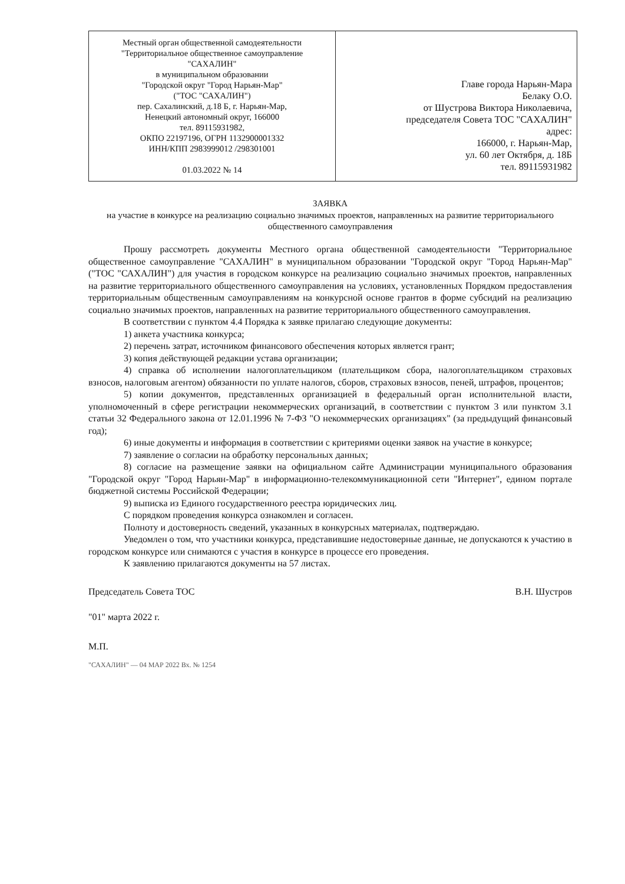| Местный орган общественной самодеятельности "Территориальное общественное самоуправление "САХАЛИН" в муниципальном образовании "Городской округ "Город Нарьян-Мар" ("ТОС "САХАЛИН") пер. Сахалинский, д.18 Б, г. Нарьян-Мар, Ненецкий автономный округ, 166000 тел. 89115931982, ОКПО 22197196, ОГРН 1132900001332 ИНН/КПП 2983999012 /298301001 01.03.2022 № 14 | Главе города Нарьян-Мара Белаку О.О. от Шустрова Виктора Николаевича, председателя Совета ТОС "САХАЛИН" адрес: 166000, г. Нарьян-Мар, ул. 60 лет Октября, д. 18Б тел. 89115931982 |
ЗАЯВКА
на участие в конкурсе на реализацию социально значимых проектов, направленных на развитие территориального общественного самоуправления
Прошу рассмотреть документы Местного органа общественной самодеятельности "Территориальное общественное самоуправление "САХАЛИН" в муниципальном образовании "Городской округ "Город Нарьян-Мар" ("ТОС "САХАЛИН") для участия в городском конкурсе на реализацию социально значимых проектов, направленных на развитие территориального общественного самоуправления на условиях, установленных Порядком предоставления территориальным общественным самоуправлениям на конкурсной основе грантов в форме субсидий на реализацию социально значимых проектов, направленных на развитие территориального общественного самоуправления.
В соответствии с пунктом 4.4 Порядка к заявке прилагаю следующие документы:
1) анкета участника конкурса;
2) перечень затрат, источником финансового обеспечения которых является грант;
3) копия действующей редакции устава организации;
4) справка об исполнении налогоплательщиком (плательщиком сбора, налогоплательщиком страховых взносов, налоговым агентом) обязанности по уплате налогов, сборов, страховых взносов, пеней, штрафов, процентов;
5) копии документов, представленных организацией в федеральный орган исполнительной власти, уполномоченный в сфере регистрации некоммерческих организаций, в соответствии с пунктом 3 или пунктом 3.1 статьи 32 Федерального закона от 12.01.1996 № 7-ФЗ "О некоммерческих организациях" (за предыдущий финансовый год);
6) иные документы и информация в соответствии с критериями оценки заявок на участие в конкурсе;
7) заявление о согласии на обработку персональных данных;
8) согласие на размещение заявки на официальном сайте Администрации муниципального образования "Городской округ "Город Нарьян-Мар" в информационно-телекоммуникационной сети "Интернет", едином портале бюджетной системы Российской Федерации;
9) выписка из Единого государственного реестра юридических лиц.
С порядком проведения конкурса ознакомлен и согласен.
Полноту и достоверность сведений, указанных в конкурсных материалах, подтверждаю.
Уведомлен о том, что участники конкурса, представившие недостоверные данные, не допускаются к участию в городском конкурсе или снимаются с участия в конкурсе в процессе его проведения.
К заявлению прилагаются документы на 57 листах.
Председатель Совета ТОС В.Н. Шустров
"01" марта 2022 г.
М.П.
"САХАЛИН" — 04 МАР 2022 Вх. № 1254